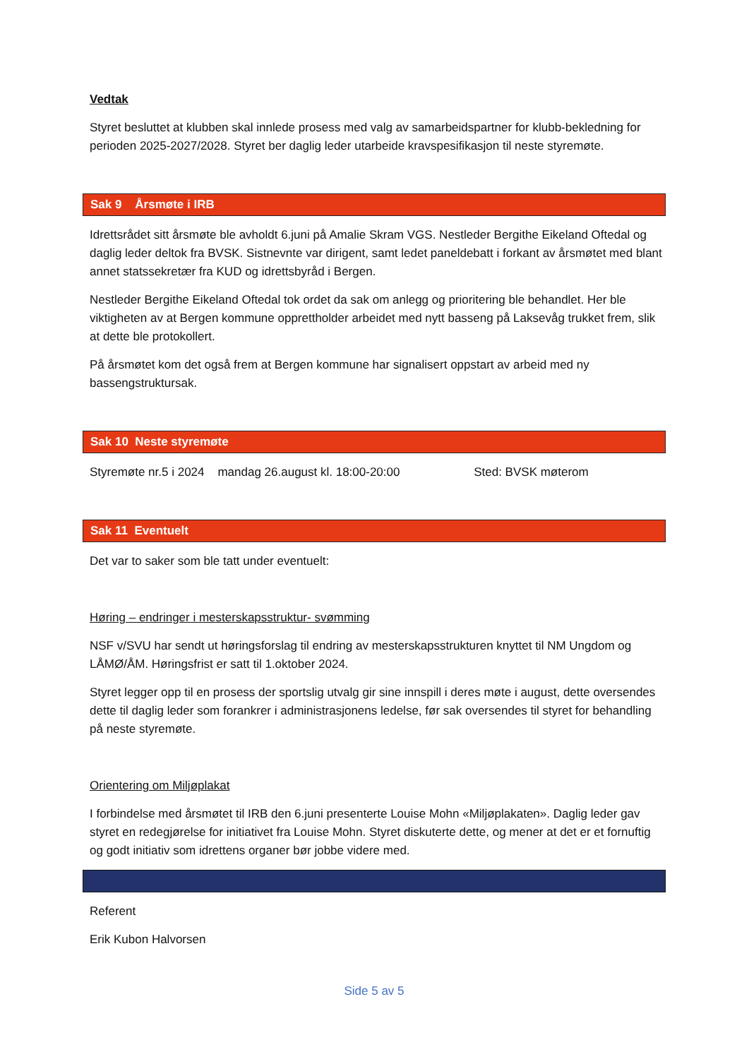Vedtak
Styret besluttet at klubben skal innlede prosess med valg av samarbeidspartner for klubb-bekledning for perioden 2025-2027/2028. Styret ber daglig leder utarbeide kravspesifikasjon til neste styremøte.
Sak 9 Årsmøte i IRB
Idrettsrådet sitt årsmøte ble avholdt 6.juni på Amalie Skram VGS. Nestleder Bergithe Eikeland Oftedal og daglig leder deltok fra BVSK. Sistnevnte var dirigent, samt ledet paneldebatt i forkant av årsmøtet med blant annet statssekretær fra KUD og idrettsbyråd i Bergen.
Nestleder Bergithe Eikeland Oftedal tok ordet da sak om anlegg og prioritering ble behandlet. Her ble viktigheten av at Bergen kommune opprettholder arbeidet med nytt basseng på Laksevåg trukket frem, slik at dette ble protokollert.
På årsmøtet kom det også frem at Bergen kommune har signalisert oppstart av arbeid med ny bassengstruktursak.
Sak 10 Neste styremøte
Styremøte nr.5 i 2024 mandag 26.august kl. 18:00-20:00 Sted: BVSK møterom
Sak 11 Eventuelt
Det var to saker som ble tatt under eventuelt:
Høring – endringer i mesterskapsstruktur- svømming
NSF v/SVU har sendt ut høringsforslag til endring av mesterskapsstrukturen knyttet til NM Ungdom og LÅMØ/ÅM. Høringsfrist er satt til 1.oktober 2024.
Styret legger opp til en prosess der sportslig utvalg gir sine innspill i deres møte i august, dette oversendes dette til daglig leder som forankrer i administrasjonens ledelse, før sak oversendes til styret for behandling på neste styremøte.
Orientering om Miljøplakat
I forbindelse med årsmøtet til IRB den 6.juni presenterte Louise Mohn «Miljøplakaten». Daglig leder gav styret en redegjørelse for initiativet fra Louise Mohn. Styret diskuterte dette, og mener at det er et fornuftig og godt initiativ som idrettens organer bør jobbe videre med.
Referent
Erik Kubon Halvorsen
Side 5 av 5